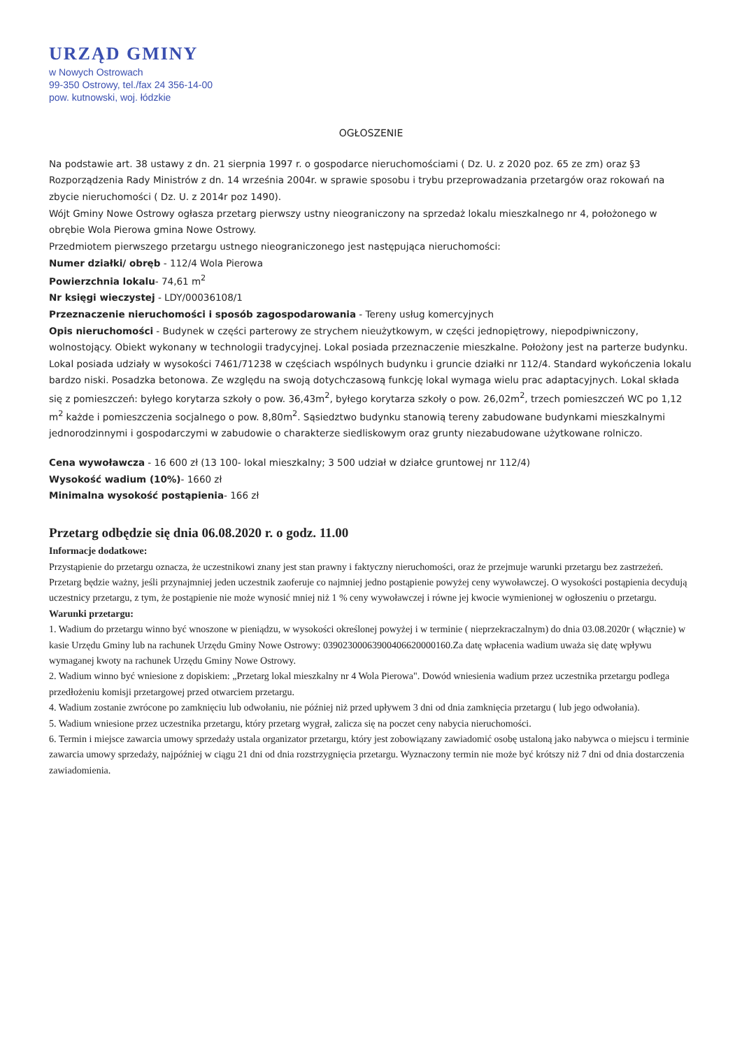URZĄD GMINY
w Nowych Ostrowach
99-350 Ostrowy, tel./fax 24 356-14-00
pow. kutnowski, woj. łódzkie
OGŁOSZENIE
Na podstawie art. 38 ustawy z dn. 21 sierpnia 1997 r. o gospodarce nieruchomościami ( Dz. U. z 2020 poz. 65 ze zm) oraz §3 Rozporządzenia Rady Ministrów z dn. 14 września 2004r. w sprawie sposobu i trybu przeprowadzania przetargów oraz rokowań na zbycie nieruchomości ( Dz. U. z 2014r poz 1490).
Wójt Gminy Nowe Ostrowy ogłasza przetarg pierwszy ustny nieograniczony na sprzedaż lokalu mieszkalnego nr 4, położonego w obrębie Wola Pierowa gmina Nowe Ostrowy.
Przedmiotem pierwszego przetargu ustnego nieograniczonego jest następująca nieruchomości:
Numer działki/ obręb - 112/4 Wola Pierowa
Powierzchnia lokalu- 74,61 m<sup>2</sup>
Nr księgi wieczystej - LDY/00036108/1
Przeznaczenie nieruchomości i sposób zagospodarowania - Tereny usług komercyjnych
Opis nieruchomości - Budynek w części parterowy ze strychem nieużytkowym, w części jednopiętrowy, niepodpiwniczony, wolnostojący. Obiekt wykonany w technologii tradycyjnej. Lokal posiada przeznaczenie mieszkalne. Położony jest na parterze budynku. Lokal posiada udziały w wysokości 7461/71238 w częściach wspólnych budynku i gruncie działki nr 112/4. Standard wykończenia lokalu bardzo niski. Posadzka betonowa. Ze względu na swoją dotychczasową funkcję lokal wymaga wielu prac adaptacyjnych. Lokal składa się z pomieszczeń: byłego korytarza szkoły o pow. 36,43m<sup>2</sup>, byłego korytarza szkoły o pow. 26,02m<sup>2</sup>, trzech pomieszczeń WC po 1,12 m<sup>2</sup> każde i pomieszczenia socjalnego o pow. 8,80m<sup>2</sup>. Sąsiedztwo budynku stanowią tereny zabudowane budynkami mieszkalnymi jednorodzinnymi i gospodarczymi w zabudowie o charakterze siedliskowym oraz grunty niezabudowane użytkowane rolniczo.
Cena wywoławcza - 16 600 zł (13 100- lokal mieszkalny; 3 500 udział w działce gruntowej nr 112/4)
Wysokość wadium (10%)- 1660 zł
Minimalna wysokość postąpienia- 166 zł
Przetarg odbędzie się dnia 06.08.2020 r. o godz. 11.00
Informacje dodatkowe:
Przystąpienie do przetargu oznacza, że uczestnikowi znany jest stan prawny i faktyczny nieruchomości, oraz że przejmuje warunki przetargu bez zastrzeżeń. Przetarg będzie ważny, jeśli przynajmniej jeden uczestnik zaoferuje co najmniej jedno postąpienie powyżej ceny wywoławczej. O wysokości postąpienia decydują uczestnicy przetargu, z tym, że postąpienie nie może wynosić mniej niż 1 % ceny wywoławczej i równe jej kwocie wymienionej w ogłoszeniu o przetargu.
Warunki przetargu:
1. Wadium do przetargu winno być wnoszone w pieniądzu, w wysokości określonej powyżej i w terminie ( nieprzekraczalnym) do dnia 03.08.2020r ( włącznie) w kasie Urzędu Gminy lub na rachunek Urzędu Gminy Nowe Ostrowy: 03902300063900406620000160.Za datę wpłacenia wadium uważa się datę wpływu wymaganej kwoty na rachunek Urzędu Gminy Nowe Ostrowy.
2. Wadium winno być wniesione z dopiskiem: „Przetarg lokal mieszkalny nr 4 Wola Pierowa". Dowód wniesienia wadium przez uczestnika przetargu podlega przedłożeniu komisji przetargowej przed otwarciem przetargu.
4. Wadium zostanie zwrócone po zamknięciu lub odwołaniu, nie później niż przed upływem 3 dni od dnia zamknięcia przetargu ( lub jego odwołania).
5. Wadium wniesione przez uczestnika przetargu, który przetarg wygrał, zalicza się na poczet ceny nabycia nieruchomości.
6. Termin i miejsce zawarcia umowy sprzedaży ustala organizator przetargu, który jest zobowiązany zawiadomić osobę ustaloną jako nabywca o miejscu i terminie zawarcia umowy sprzedaży, najpóźniej w ciągu 21 dni od dnia rozstrzygnięcia przetargu. Wyznaczony termin nie może być krótszy niż 7 dni od dnia dostarczenia zawiadomienia.